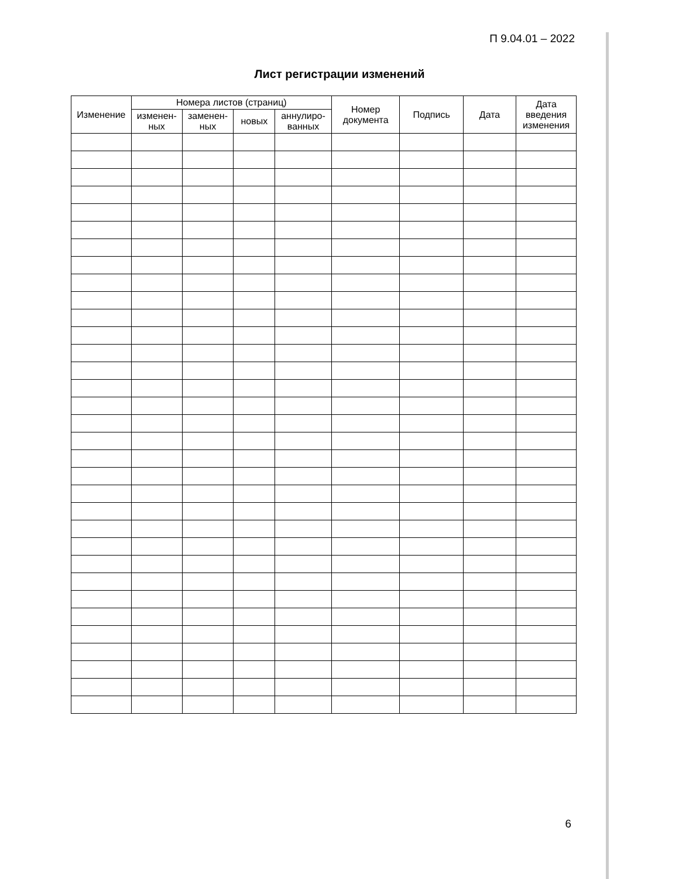П 9.04.01 – 2022
Лист регистрации изменений
| Изменение | Номера листов (страниц) | | | | Номер документа | Подпись | Дата | Дата введения изменения |
| --- | --- | --- | --- | --- | --- | --- | --- | --- |
| | изменен-ных | заменен-ных | новых | аннулиро-ванных | | | | |
6